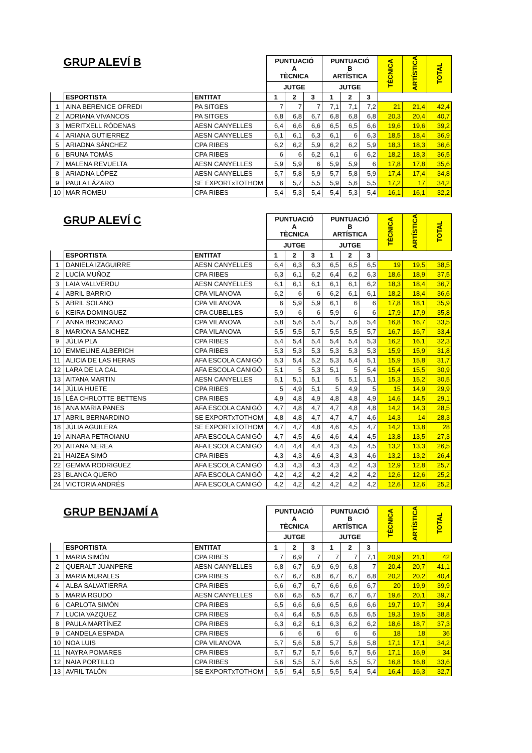| GRUP ALEVÍ B | | | PUNTUACIÓ A TÈCNICA | | | PUNTUACIÓ B ARTÍSTICA | | | TÈCNICA | ARTÍSTICA | TOTAL |
| --- | --- | --- | --- | --- | --- | --- | --- | --- | --- | --- | --- |
| | | | JUTGE | | | JUTGE | | | | | |
| | ESPORTISTA | ENTITAT | 1 | 2 | 3 | 1 | 2 | 3 | | | |
| 1 | AINA BERENICE OFREDI | PA SITGES | 7 | 7 | 7 | 7,1 | 7,1 | 7,2 | 21 | 21,4 | 42,4 |
| 2 | ADRIANA VIVANCOS | PA SITGES | 6,8 | 6,8 | 6,7 | 6,8 | 6,8 | 6,8 | 20,3 | 20,4 | 40,7 |
| 3 | MERITXELL RÓDENAS | AESN CANYELLES | 6,4 | 6,6 | 6,6 | 6,5 | 6,5 | 6,6 | 19,6 | 19,6 | 39,2 |
| 4 | ARIANA GUTIERREZ | AESN CANYELLES | 6,1 | 6,1 | 6,3 | 6,1 | 6 | 6,3 | 18,5 | 18,4 | 36,9 |
| 5 | ARIADNA SÁNCHEZ | CPA RIBES | 6,2 | 6,2 | 5,9 | 6,2 | 6,2 | 5,9 | 18,3 | 18,3 | 36,6 |
| 6 | BRUNA TOMÀS | CPA RIBES | 6 | 6 | 6,2 | 6,1 | 6 | 6,2 | 18,2 | 18,3 | 36,5 |
| 7 | MALENA REVUELTA | AESN CANYELLES | 5,9 | 5,9 | 6 | 5,9 | 5,9 | 6 | 17,8 | 17,8 | 35,6 |
| 8 | ARIADNA LÓPEZ | AESN CANYELLES | 5,7 | 5,8 | 5,9 | 5,7 | 5,8 | 5,9 | 17,4 | 17,4 | 34,8 |
| 9 | PAULA LÁZARO | SE EXPORTxTOTHOM | 6 | 5,7 | 5,5 | 5,9 | 5,6 | 5,5 | 17,2 | 17 | 34,2 |
| 10 | MAR ROMEU | CPA RIBES | 5,4 | 5,3 | 5,4 | 5,4 | 5,3 | 5,4 | 16,1 | 16,1 | 32,2 |
| GRUP ALEVÍ C | | | PUNTUACIÓ A TÈCNICA | | | PUNTUACIÓ B ARTÍSTICA | | | TÈCNICA | ARTÍSTICA | TOTAL |
| --- | --- | --- | --- | --- | --- | --- | --- | --- | --- | --- | --- |
| | | | JUTGE | | | JUTGE | | | | | |
| | ESPORTISTA | ENTITAT | 1 | 2 | 3 | 1 | 2 | 3 | | | |
| 1 | DANIELA IZAGUIRRE | AESN CANYELLES | 6,4 | 6,3 | 6,3 | 6,5 | 6,5 | 6,5 | 19 | 19,5 | 38,5 |
| 2 | LUCÍA MUÑOZ | CPA RIBES | 6,3 | 6,1 | 6,2 | 6,4 | 6,2 | 6,3 | 18,6 | 18,9 | 37,5 |
| 3 | LAIA VALLVERDU | AESN CANYELLES | 6,1 | 6,1 | 6,1 | 6,1 | 6,1 | 6,2 | 18,3 | 18,4 | 36,7 |
| 4 | ABRIL BARRIO | CPA VILANOVA | 6,2 | 6 | 6 | 6,2 | 6,1 | 6,1 | 18,2 | 18,4 | 36,6 |
| 5 | ABRIL SOLANO | CPA VILANOVA | 6 | 5,9 | 5,9 | 6,1 | 6 | 6 | 17,8 | 18,1 | 35,9 |
| 6 | KEIRA DOMINGUEZ | CPA CUBELLES | 5,9 | 6 | 6 | 5,9 | 6 | 6 | 17,9 | 17,9 | 35,8 |
| 7 | ANNA BRONCANO | CPA VILANOVA | 5,8 | 5,6 | 5,4 | 5,7 | 5,6 | 5,4 | 16,8 | 16,7 | 33,5 |
| 8 | MARIONA SANCHEZ | CPA VILANOVA | 5,5 | 5,5 | 5,7 | 5,5 | 5,5 | 5,7 | 16,7 | 16,7 | 33,4 |
| 9 | JÚLIA PLA | CPA RIBES | 5,4 | 5,4 | 5,4 | 5,4 | 5,4 | 5,3 | 16,2 | 16,1 | 32,3 |
| 10 | EMMELINE ALBERICH | CPA RIBES | 5,3 | 5,3 | 5,3 | 5,3 | 5,3 | 5,3 | 15,9 | 15,9 | 31,8 |
| 11 | ALICIA DE LAS HERAS | AFA ESCOLA CANIGÓ | 5,3 | 5,4 | 5,2 | 5,3 | 5,4 | 5,1 | 15,9 | 15,8 | 31,7 |
| 12 | LARA DE LA CAL | AFA ESCOLA CANIGÓ | 5,1 | 5 | 5,3 | 5,1 | 5 | 5,4 | 15,4 | 15,5 | 30,9 |
| 13 | AITANA MARTIN | AESN CANYELLES | 5,1 | 5,1 | 5,1 | 5 | 5,1 | 5,1 | 15,3 | 15,2 | 30,5 |
| 14 | JÚLIA HUETE | CPA RIBES | 5 | 4,9 | 5,1 | 5 | 4,9 | 5 | 15 | 14,9 | 29,9 |
| 15 | LÉA CHRLOTTE BETTENS | CPA RIBES | 4,9 | 4,8 | 4,9 | 4,8 | 4,8 | 4,9 | 14,6 | 14,5 | 29,1 |
| 16 | ANA MARIA PANES | AFA ESCOLA CANIGÓ | 4,7 | 4,8 | 4,7 | 4,7 | 4,8 | 4,8 | 14,2 | 14,3 | 28,5 |
| 17 | ABRIL BERNARDINO | SE EXPORTxTOTHOM | 4,8 | 4,8 | 4,7 | 4,7 | 4,7 | 4,6 | 14,3 | 14 | 28,3 |
| 18 | JÚLIA AGUILERA | SE EXPORTxTOTHOM | 4,7 | 4,7 | 4,8 | 4,6 | 4,5 | 4,7 | 14,2 | 13,8 | 28 |
| 19 | AINARA PETROIANU | AFA ESCOLA CANIGÓ | 4,7 | 4,5 | 4,6 | 4,6 | 4,4 | 4,5 | 13,8 | 13,5 | 27,3 |
| 20 | AITANA NEREA | AFA ESCOLA CANIGÓ | 4,4 | 4,4 | 4,4 | 4,3 | 4,5 | 4,5 | 13,2 | 13,3 | 26,5 |
| 21 | HAIZEA SIMÓ | CPA RIBES | 4,3 | 4,3 | 4,6 | 4,3 | 4,3 | 4,6 | 13,2 | 13,2 | 26,4 |
| 22 | GEMMA RODRIGUEZ | AFA ESCOLA CANIGÓ | 4,3 | 4,3 | 4,3 | 4,3 | 4,2 | 4,3 | 12,9 | 12,8 | 25,7 |
| 23 | BLANCA QUERO | AFA ESCOLA CANIGÓ | 4,2 | 4,2 | 4,2 | 4,2 | 4,2 | 4,2 | 12,6 | 12,6 | 25,2 |
| 24 | VICTORIA ANDRÉS | AFA ESCOLA CANIGÓ | 4,2 | 4,2 | 4,2 | 4,2 | 4,2 | 4,2 | 12,6 | 12,6 | 25,2 |
| GRUP BENJAMÍ A | | | PUNTUACIÓ A TÈCNICA | | | PUNTUACIÓ B ARTÍSTICA | | | TÈCNICA | ARTÍSTICA | TOTAL |
| --- | --- | --- | --- | --- | --- | --- | --- | --- | --- | --- | --- |
| | | | JUTGE | | | JUTGE | | | | | |
| | ESPORTISTA | ENTITAT | 1 | 2 | 3 | 1 | 2 | 3 | | | |
| 1 | MARIA SIMÓN | CPA RIBES | 7 | 6,9 | 7 | 7 | 7 | 7,1 | 20,9 | 21,1 | 42 |
| 2 | QUERALT JUANPERE | AESN CANYELLES | 6,8 | 6,7 | 6,9 | 6,9 | 6,8 | 7 | 20,4 | 20,7 | 41,1 |
| 3 | MARIA MURALES | CPA RIBES | 6,7 | 6,7 | 6,8 | 6,7 | 6,7 | 6,8 | 20,2 | 20,2 | 40,4 |
| 4 | ALBA SALVATIERRA | CPA RIBES | 6,6 | 6,7 | 6,7 | 6,6 | 6,6 | 6,7 | 20 | 19,9 | 39,9 |
| 5 | MARIA RGUDO | AESN CANYELLES | 6,6 | 6,5 | 6,5 | 6,7 | 6,7 | 6,7 | 19,6 | 20,1 | 39,7 |
| 6 | CARLOTA SIMÓN | CPA RIBES | 6,5 | 6,6 | 6,6 | 6,5 | 6,6 | 6,6 | 19,7 | 19,7 | 39,4 |
| 7 | LUCIA VAZQUEZ | CPA RIBES | 6,4 | 6,4 | 6,5 | 6,5 | 6,5 | 6,5 | 19,3 | 19,5 | 38,8 |
| 8 | PAULA MARTÍNEZ | CPA RIBES | 6,3 | 6,2 | 6,1 | 6,3 | 6,2 | 6,2 | 18,6 | 18,7 | 37,3 |
| 9 | CANDELA ESPADA | CPA RIBES | 6 | 6 | 6 | 6 | 6 | 6 | 18 | 18 | 36 |
| 10 | NOA LUIS | CPA VILANOVA | 5,7 | 5,6 | 5,8 | 5,7 | 5,6 | 5,8 | 17,1 | 17,1 | 34,2 |
| 11 | NAYRA POMARES | CPA RIBES | 5,7 | 5,7 | 5,7 | 5,6 | 5,7 | 5,6 | 17,1 | 16,9 | 34 |
| 12 | NAIA PORTILLO | CPA RIBES | 5,6 | 5,5 | 5,7 | 5,6 | 5,5 | 5,7 | 16,8 | 16,8 | 33,6 |
| 13 | AVRIL TALÓN | SE EXPORTxTOTHOM | 5,5 | 5,4 | 5,5 | 5,5 | 5,4 | 5,4 | 16,4 | 16,3 | 32,7 |